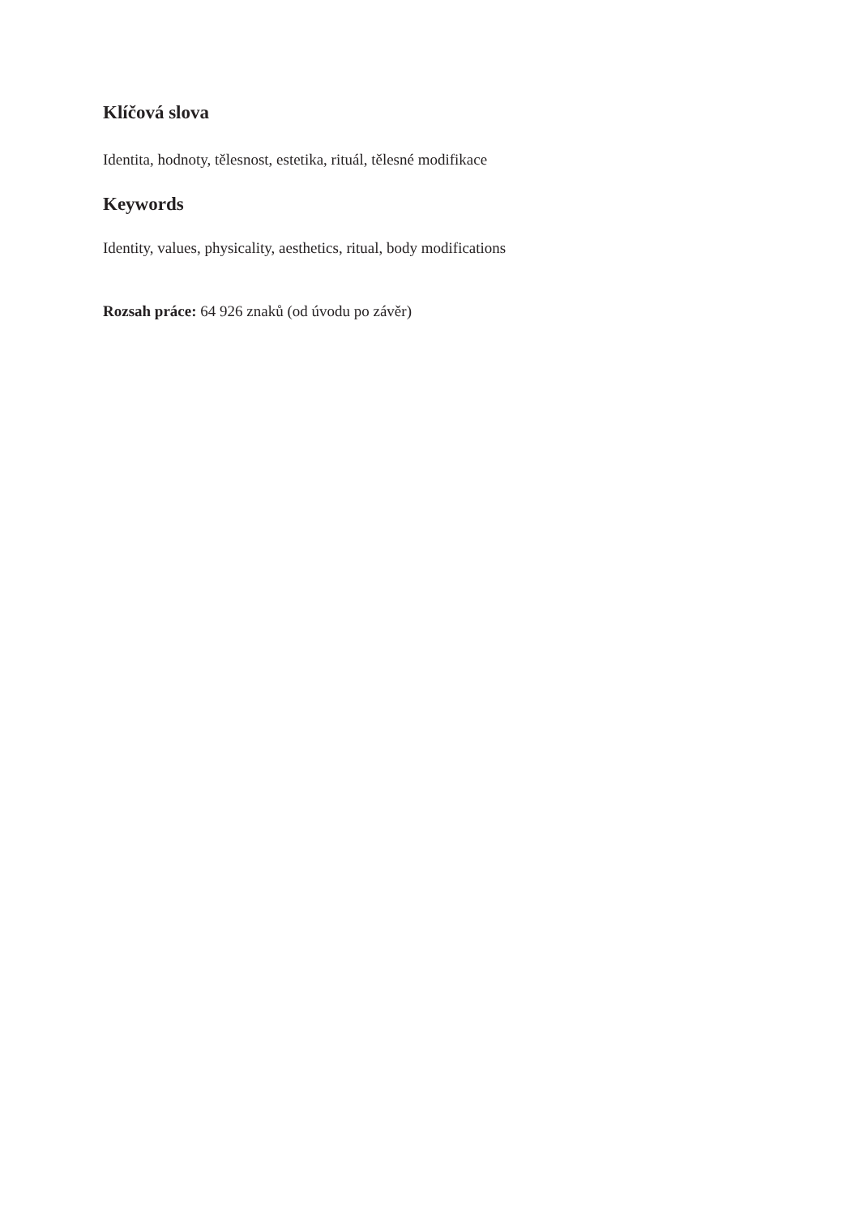Klíčová slova
Identita, hodnoty, tělesnost, estetika, rituál, tělesné modifikace
Keywords
Identity, values, physicality, aesthetics, ritual, body modifications
Rozsah práce: 64 926 znaků (od úvodu po závěr)